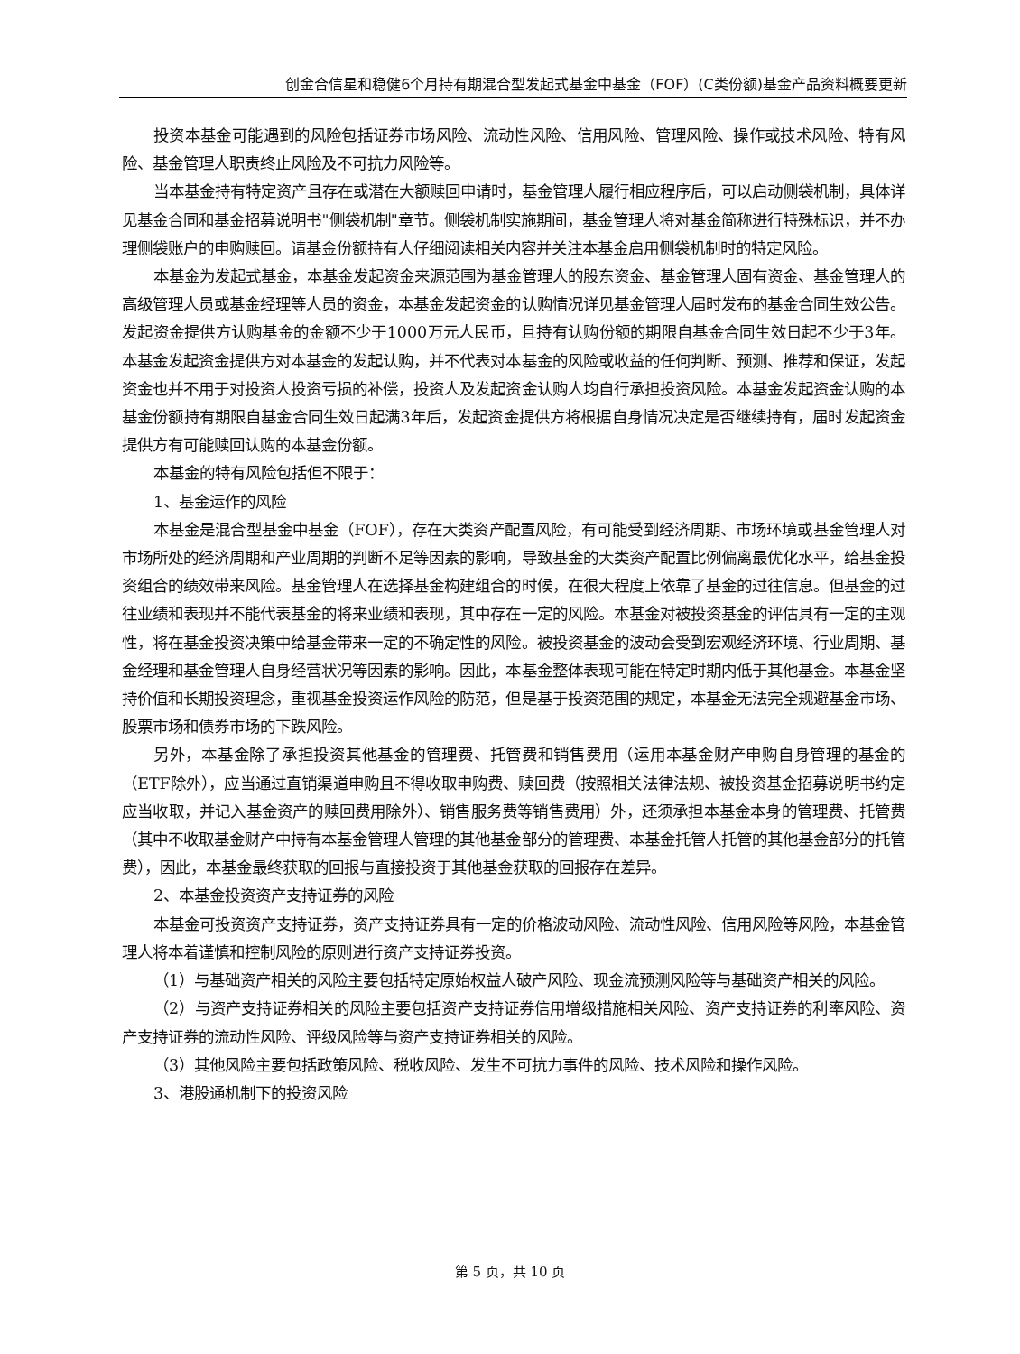创金合信星和稳健6个月持有期混合型发起式基金中基金（FOF）(C类份额)基金产品资料概要更新
投资本基金可能遇到的风险包括证券市场风险、流动性风险、信用风险、管理风险、操作或技术风险、特有风险、基金管理人职责终止风险及不可抗力风险等。
当本基金持有特定资产且存在或潜在大额赎回申请时，基金管理人履行相应程序后，可以启动侧袋机制，具体详见基金合同和基金招募说明书"侧袋机制"章节。侧袋机制实施期间，基金管理人将对基金简称进行特殊标识，并不办理侧袋账户的申购赎回。请基金份额持有人仔细阅读相关内容并关注本基金启用侧袋机制时的特定风险。
本基金为发起式基金，本基金发起资金来源范围为基金管理人的股东资金、基金管理人固有资金、基金管理人的高级管理人员或基金经理等人员的资金，本基金发起资金的认购情况详见基金管理人届时发布的基金合同生效公告。发起资金提供方认购基金的金额不少于1000万元人民币，且持有认购份额的期限自基金合同生效日起不少于3年。本基金发起资金提供方对本基金的发起认购，并不代表对本基金的风险或收益的任何判断、预测、推荐和保证，发起资金也并不用于对投资人投资亏损的补偿，投资人及发起资金认购人均自行承担投资风险。本基金发起资金认购的本基金份额持有期限自基金合同生效日起满3年后，发起资金提供方将根据自身情况决定是否继续持有，届时发起资金提供方有可能赎回认购的本基金份额。
本基金的特有风险包括但不限于：
1、基金运作的风险
本基金是混合型基金中基金（FOF），存在大类资产配置风险，有可能受到经济周期、市场环境或基金管理人对市场所处的经济周期和产业周期的判断不足等因素的影响，导致基金的大类资产配置比例偏离最优化水平，给基金投资组合的绩效带来风险。基金管理人在选择基金构建组合的时候，在很大程度上依靠了基金的过往信息。但基金的过往业绩和表现并不能代表基金的将来业绩和表现，其中存在一定的风险。本基金对被投资基金的评估具有一定的主观性，将在基金投资决策中给基金带来一定的不确定性的风险。被投资基金的波动会受到宏观经济环境、行业周期、基金经理和基金管理人自身经营状况等因素的影响。因此，本基金整体表现可能在特定时期内低于其他基金。本基金坚持价值和长期投资理念，重视基金投资运作风险的防范，但是基于投资范围的规定，本基金无法完全规避基金市场、股票市场和债券市场的下跌风险。
另外，本基金除了承担投资其他基金的管理费、托管费和销售费用（运用本基金财产申购自身管理的基金的（ETF除外），应当通过直销渠道申购且不得收取申购费、赎回费（按照相关法律法规、被投资基金招募说明书约定应当收取，并记入基金资产的赎回费用除外）、销售服务费等销售费用）外，还须承担本基金本身的管理费、托管费（其中不收取基金财产中持有本基金管理人管理的其他基金部分的管理费、本基金托管人托管的其他基金部分的托管费），因此，本基金最终获取的回报与直接投资于其他基金获取的回报存在差异。
2、本基金投资资产支持证券的风险
本基金可投资资产支持证券，资产支持证券具有一定的价格波动风险、流动性风险、信用风险等风险，本基金管理人将本着谨慎和控制风险的原则进行资产支持证券投资。
（1）与基础资产相关的风险主要包括特定原始权益人破产风险、现金流预测风险等与基础资产相关的风险。
（2）与资产支持证券相关的风险主要包括资产支持证券信用增级措施相关风险、资产支持证券的利率风险、资产支持证券的流动性风险、评级风险等与资产支持证券相关的风险。
（3）其他风险主要包括政策风险、税收风险、发生不可抗力事件的风险、技术风险和操作风险。
3、港股通机制下的投资风险
第 5 页，共 10 页